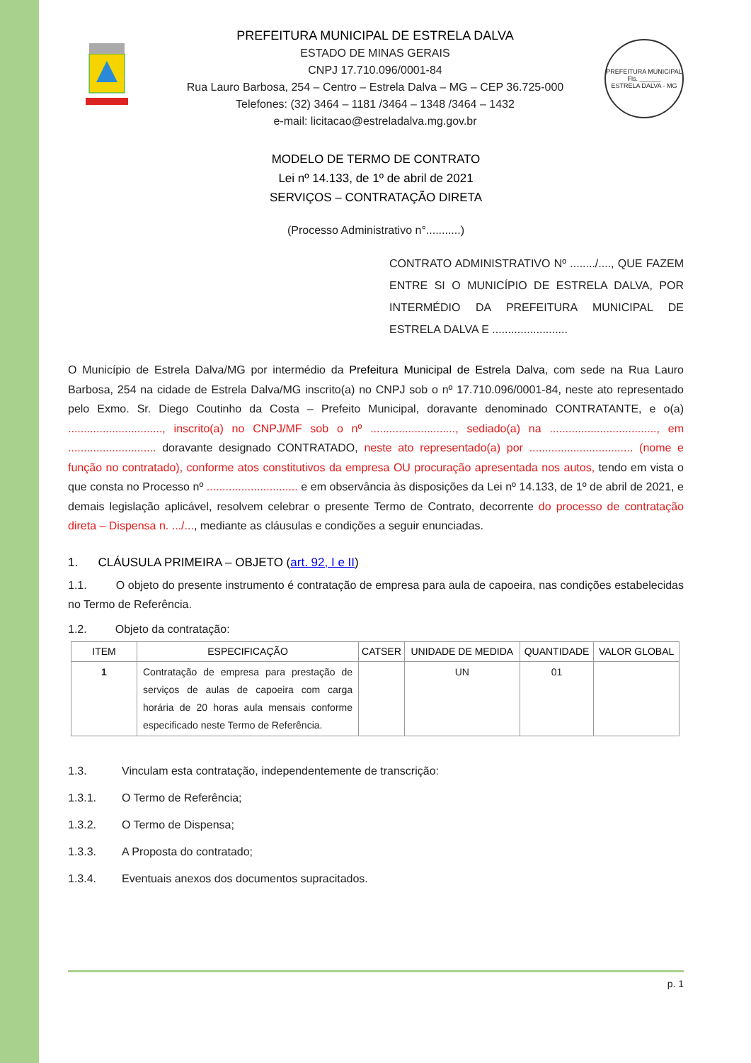PREFEITURA MUNICIPAL DE ESTRELA DALVA
ESTADO DE MINAS GERAIS
CNPJ 17.710.096/0001-84
Rua Lauro Barbosa, 254 – Centro – Estrela Dalva – MG – CEP 36.725-000
Telefones: (32) 3464 – 1181 /3464 – 1348 /3464 – 1432
e-mail: licitacao@estreladalva.mg.gov.br
PREFEITURA MUNICIPAL
Fls. ______
ESTRELA DALVA - MG
MODELO DE TERMO DE CONTRATO
Lei nº 14.133, de 1º de abril de 2021
SERVIÇOS – CONTRATAÇÃO DIRETA
(Processo Administrativo n°...........)
CONTRATO ADMINISTRATIVO Nº ......../...., QUE FAZEM ENTRE SI O MUNICÍPIO DE ESTRELA DALVA, POR INTERMÉDIO DA PREFEITURA MUNICIPAL DE ESTRELA DALVA E ........................
O Município de Estrela Dalva/MG por intermédio da Prefeitura Municipal de Estrela Dalva, com sede na Rua Lauro Barbosa, 254 na cidade de Estrela Dalva/MG inscrito(a) no CNPJ sob o nº 17.710.096/0001-84, neste ato representado pelo Exmo. Sr. Diego Coutinho da Costa – Prefeito Municipal, doravante denominado CONTRATANTE, e o(a) .............................., inscrito(a) no CNPJ/MF sob o nº ..........................., sediado(a) na .................................., em ............................ doravante designado CONTRATADO, neste ato representado(a) por ................................. (nome e função no contratado), conforme atos constitutivos da empresa OU procuração apresentada nos autos, tendo em vista o que consta no Processo nº ............................. e em observância às disposições da Lei nº 14.133, de 1º de abril de 2021, e demais legislação aplicável, resolvem celebrar o presente Termo de Contrato, decorrente do processo de contratação direta – Dispensa n. .../..., mediante as cláusulas e condições a seguir enunciadas.
1. CLÁUSULA PRIMEIRA – OBJETO (art. 92, I e II)
1.1. O objeto do presente instrumento é contratação de empresa para aula de capoeira, nas condições estabelecidas no Termo de Referência.
1.2. Objeto da contratação:
| ITEM | ESPECIFICAÇÃO | CATSER | UNIDADE DE MEDIDA | QUANTIDADE | VALOR GLOBAL |
| --- | --- | --- | --- | --- | --- |
| 1 | Contratação de empresa para prestação de serviços de aulas de capoeira com carga horária de 20 horas aula mensais conforme especificado neste Termo de Referência. | | UN | 01 | |
1.3. Vinculam esta contratação, independentemente de transcrição:
1.3.1. O Termo de Referência;
1.3.2. O Termo de Dispensa;
1.3.3. A Proposta do contratado;
1.3.4. Eventuais anexos dos documentos supracitados.
p. 1